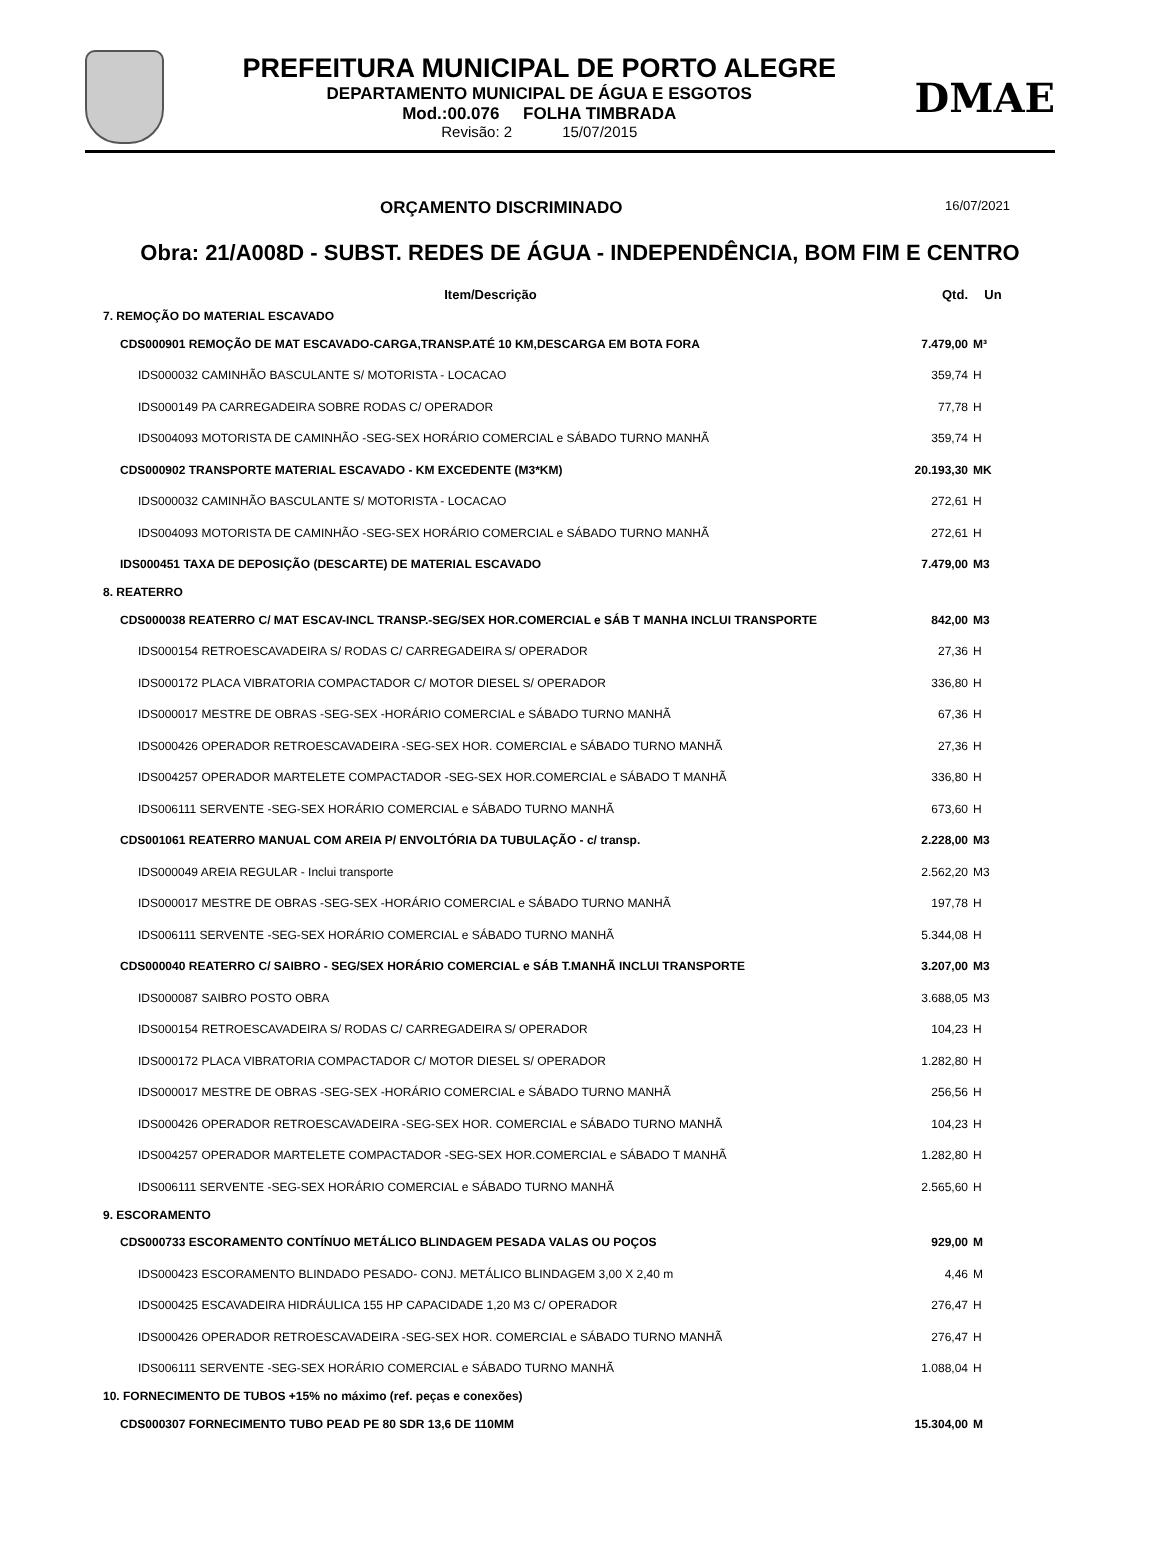PREFEITURA MUNICIPAL DE PORTO ALEGRE
DEPARTAMENTO MUNICIPAL DE ÁGUA E ESGOTOS
Mod.:00.076 FOLHA TIMBRADA
Revisão: 2 15/07/2015
DMAE
ORÇAMENTO DISCRIMINADO 16/07/2021
Obra: 21/A008D - SUBST. REDES DE ÁGUA - INDEPENDÊNCIA, BOM FIM E CENTRO
| Item/Descrição | Qtd. | Un |
| --- | --- | --- |
| 7. REMOÇÃO DO MATERIAL ESCAVADO | | |
| CDS000901 REMOÇÃO DE MAT ESCAVADO-CARGA,TRANSP.ATÉ 10 KM,DESCARGA EM BOTA FORA | 7.479,00 | M³ |
| IDS000032 CAMINHÃO BASCULANTE S/ MOTORISTA - LOCACAO | 359,74 | H |
| IDS000149 PA CARREGADEIRA SOBRE RODAS C/ OPERADOR | 77,78 | H |
| IDS004093 MOTORISTA DE CAMINHÃO -SEG-SEX HORÁRIO COMERCIAL e SÁBADO TURNO MANHÃ | 359,74 | H |
| CDS000902 TRANSPORTE MATERIAL ESCAVADO - KM EXCEDENTE (M3*KM) | 20.193,30 | MK |
| IDS000032 CAMINHÃO BASCULANTE S/ MOTORISTA - LOCACAO | 272,61 | H |
| IDS004093 MOTORISTA DE CAMINHÃO -SEG-SEX HORÁRIO COMERCIAL e SÁBADO TURNO MANHÃ | 272,61 | H |
| IDS000451 TAXA DE DEPOSIÇÃO (DESCARTE) DE MATERIAL ESCAVADO | 7.479,00 | M3 |
| 8. REATERRO | | |
| CDS000038 REATERRO C/ MAT ESCAV-INCL TRANSP.-SEG/SEX HOR.COMERCIAL e SÁB T MANHA INCLUI TRANSPORTE | 842,00 | M3 |
| IDS000154 RETROESCAVADEIRA S/ RODAS C/ CARREGADEIRA S/ OPERADOR | 27,36 | H |
| IDS000172 PLACA VIBRATORIA COMPACTADOR C/ MOTOR DIESEL S/ OPERADOR | 336,80 | H |
| IDS000017 MESTRE DE OBRAS -SEG-SEX -HORÁRIO COMERCIAL e SÁBADO TURNO MANHÃ | 67,36 | H |
| IDS000426 OPERADOR RETROESCAVADEIRA -SEG-SEX HOR. COMERCIAL e SÁBADO TURNO MANHÃ | 27,36 | H |
| IDS004257 OPERADOR MARTELETE COMPACTADOR -SEG-SEX HOR.COMERCIAL e SÁBADO T MANHÃ | 336,80 | H |
| IDS006111 SERVENTE -SEG-SEX HORÁRIO COMERCIAL e SÁBADO TURNO MANHÃ | 673,60 | H |
| CDS001061 REATERRO MANUAL COM AREIA P/ ENVOLTÓRIA DA TUBULAÇÃO - c/ transp. | 2.228,00 | M3 |
| IDS000049 AREIA REGULAR - Inclui transporte | 2.562,20 | M3 |
| IDS000017 MESTRE DE OBRAS -SEG-SEX -HORÁRIO COMERCIAL e SÁBADO TURNO MANHÃ | 197,78 | H |
| IDS006111 SERVENTE -SEG-SEX HORÁRIO COMERCIAL e SÁBADO TURNO MANHÃ | 5.344,08 | H |
| CDS000040 REATERRO C/ SAIBRO - SEG/SEX HORÁRIO COMERCIAL e SÁB T.MANHÃ INCLUI TRANSPORTE | 3.207,00 | M3 |
| IDS000087 SAIBRO POSTO OBRA | 3.688,05 | M3 |
| IDS000154 RETROESCAVADEIRA S/ RODAS C/ CARREGADEIRA S/ OPERADOR | 104,23 | H |
| IDS000172 PLACA VIBRATORIA COMPACTADOR C/ MOTOR DIESEL S/ OPERADOR | 1.282,80 | H |
| IDS000017 MESTRE DE OBRAS -SEG-SEX -HORÁRIO COMERCIAL e SÁBADO TURNO MANHÃ | 256,56 | H |
| IDS000426 OPERADOR RETROESCAVADEIRA -SEG-SEX HOR. COMERCIAL e SÁBADO TURNO MANHÃ | 104,23 | H |
| IDS004257 OPERADOR MARTELETE COMPACTADOR -SEG-SEX HOR.COMERCIAL e SÁBADO T MANHÃ | 1.282,80 | H |
| IDS006111 SERVENTE -SEG-SEX HORÁRIO COMERCIAL e SÁBADO TURNO MANHÃ | 2.565,60 | H |
| 9. ESCORAMENTO | | |
| CDS000733 ESCORAMENTO CONTÍNUO METÁLICO BLINDAGEM PESADA VALAS OU POÇOS | 929,00 | M |
| IDS000423 ESCORAMENTO BLINDADO PESADO- CONJ. METÁLICO BLINDAGEM 3,00 X 2,40 m | 4,46 | M |
| IDS000425 ESCAVADEIRA HIDRÁULICA 155 HP CAPACIDADE 1,20 M3 C/ OPERADOR | 276,47 | H |
| IDS000426 OPERADOR RETROESCAVADEIRA -SEG-SEX HOR. COMERCIAL e SÁBADO TURNO MANHÃ | 276,47 | H |
| IDS006111 SERVENTE -SEG-SEX HORÁRIO COMERCIAL e SÁBADO TURNO MANHÃ | 1.088,04 | H |
| 10. FORNECIMENTO DE TUBOS +15% no máximo (ref. peças e conexões) | | |
| CDS000307 FORNECIMENTO TUBO PEAD PE 80 SDR 13,6 DE 110MM | 15.304,00 | M |